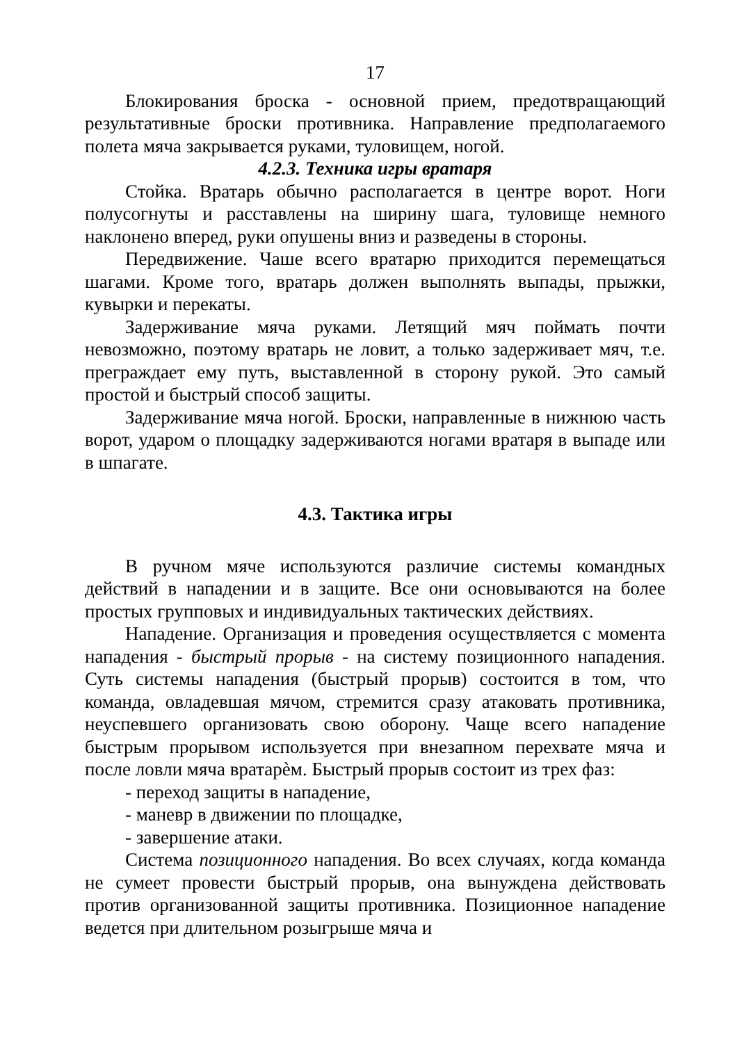17
Блокирования броска - основной прием, предотвращающий результативные броски противника. Направление предполагаемого полета мяча закрывается руками, туловищем, ногой.
4.2.3. Техника игры вратаря
Стойка. Вратарь обычно располагается в центре ворот. Ноги полусогнуты и расставлены на ширину шага, туловище немного наклонено вперед, руки опушены вниз и разведены в стороны.
Передвижение. Чаше всего вратарю приходится перемещаться шагами. Кроме того, вратарь должен выполнять выпады, прыжки, кувырки и перекаты.
Задерживание мяча руками. Летящий мяч поймать почти невозможно, поэтому вратарь не ловит, а только задерживает мяч, т.е. преграждает ему путь, выставленной в сторону рукой. Это самый простой и быстрый способ защиты.
Задерживание мяча ногой. Броски, направленные в нижнюю часть ворот, ударом о площадку задерживаются ногами вратаря в выпаде или в шпагате.
4.3. Тактика игры
В ручном мяче используются различие системы командных действий в нападении и в защите. Все они основываются на более простых групповых и индивидуальных тактических действиях.
Нападение. Организация и проведения осуществляется с момента нападения - быстрый прорыв - на систему позиционного нападения. Суть системы нападения (быстрый прорыв) состоится в том, что команда, овладевшая мячом, стремится сразу атаковать противника, неуспевшего организовать свою оборону. Чаще всего нападение быстрым прорывом используется при внезапном перехвате мяча и после ловли мяча вратарѐм. Быстрый прорыв состоит из трех фаз:
- переход защиты в нападение,
- маневр в движении по площадке,
- завершение атаки.
Система позиционного нападения. Во всех случаях, когда команда не сумеет провести быстрый прорыв, она вынуждена действовать против организованной защиты противника. Позиционное нападение ведется при длительном розыгрыше мяча и